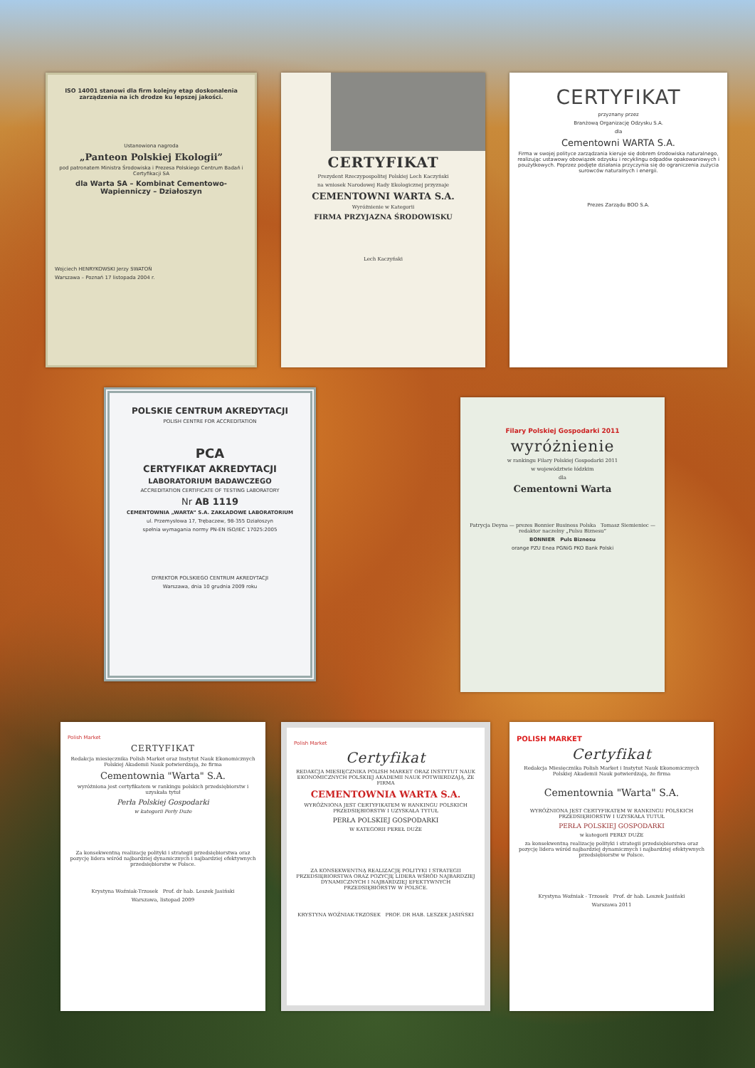ISO 14001 stanowi dla firm kolejny etap doskonalenia zarządzenia na ich drodze ku lepszej jakości.
Ustanowiona nagroda
„Panteon Polskiej Ekologii”
pod patronatem Ministra Środowiska i Prezesa Polskiego Centrum Badań i Certyfikacji SA
dla Warta SA – Kombinat Cementowo-Wapienniczy – Działoszyn
Wojciech HENRYKOWSKI Jerzy SWATOŃ
Warszawa – Poznań 17 listopada 2004 r.
CERTYFIKAT
Prezydent Rzeczypospolitej Polskiej Lech Kaczyński
na wniosek Narodowej Rady Ekologicznej przyznaje
CEMENTOWNI WARTA S.A.
Wyróżnienie w Kategorii
FIRMA PRZYJAZNA ŚRODOWISKU
Lech Kaczyński
CERTYFIKAT
przyznany przez
Branżową Organizację Odzysku S.A.
dla
Cementowni WARTA S.A.
Firma w swojej polityce zarządzania kieruje się dobrem środowiska naturalnego, realizując ustawowy obowiązek odzysku i recyklingu odpadów opakowaniowych i poużytkowych. Poprzez podjęte działania przyczynia się do ograniczenia zużycia surowców naturalnych i energii.
Prezes Zarządu BOO S.A.
POLSKIE CENTRUM AKREDYTACJI
POLISH CENTRE FOR ACCREDITATION
PCA
CERTYFIKAT AKREDYTACJI
LABORATORIUM BADAWCZEGO
ACCREDITATION CERTIFICATE OF TESTING LABORATORY
Nr AB 1119
CEMENTOWNIA „WARTA” S.A. ZAKŁADOWE LABORATORIUM
ul. Przemysłowa 17, Trębaczew, 98-355 Działoszyn
spełnia wymagania normy PN-EN ISO/IEC 17025:2005
DYREKTOR POLSKIEGO CENTRUM AKREDYTACJI
Warszawa, dnia 10 grudnia 2009 roku
Filary Polskiej Gospodarki 2011
wyróżnienie
w rankingu Filary Polskiej Gospodarki 2011
w województwie łódzkim
dla
Cementowni Warta
Patrycja Deyna — prezes Bonnier Business Polska Tomasz Siemieniec — redaktor naczelny „Pulsu Biznesu”
BONNIER Puls Biznesu
orange PZU Enea PGNiG PKO Bank Polski
Polish Market
CERTYFIKAT
Redakcja miesięcznika Polish Market oraz Instytut Nauk Ekonomicznych Polskiej Akademii Nauk potwierdzają, że firma
Cementownia "Warta" S.A.
wyróżniona jest certyfikatem w rankingu polskich przedsiębiorstw i uzyskała tytuł
Perła Polskiej Gospodarki
w kategorii Perły Duże
Za konsekwentną realizację polityki i strategii przedsiębiorstwa oraz pozycję lidera wśród najbardziej dynamicznych i najbardziej efektywnych przedsiębiorstw w Polsce.
Krystyna Woźniak-Trzosek Prof. dr hab. Leszek Jasiński
Warszawa, listopad 2009
Polish Market
Certyfikat
REDAKCJA MIESIĘCZNIKA POLISH MARKET ORAZ INSTYTUT NAUK EKONOMICZNYCH POLSKIEJ AKADEMII NAUK POTWIERDZAJĄ, ŻE FIRMA
CEMENTOWNIA WARTA S.A.
WYRÓŻNIONA JEST CERTYFIKATEM W RANKINGU POLSKICH PRZEDSIĘBIORSTW I UZYSKAŁA TYTUŁ
PERŁA POLSKIEJ GOSPODARKI
W KATEGORII PEREŁ DUŻE
ZA KONSEKWENTNĄ REALIZACJĘ POLITYKI I STRATEGII PRZEDSIĘBIORSTWA ORAZ POZYCJĘ LIDERA WŚRÓD NAJBARDZIEJ DYNAMICZNYCH I NAJBARDZIEJ EFEKTYWNYCH PRZEDSIĘBIORSTW W POLSCE.
KRYSTYNA WOŹNIAK-TRZOSEK PROF. DR HAB. LESZEK JASIŃSKI
POLISH MARKET
Certyfikat
Redakcja Miesięcznika Polish Market i Instytut Nauk Ekonomicznych Polskiej Akademii Nauk potwierdzają, że firma
Cementownia "Warta" S.A.
WYRÓŻNIONA JEST CERTYFIKATEM W RANKINGU POLSKICH PRZEDSIĘBIORSTW I UZYSKAŁA TUTUŁ
PERŁA POLSKIEJ GOSPODARKI
w kategorii PERŁY DUŻE
za konsekwentną realizację polityki i strategii przedsiębiorstwa oraz pozycję lidera wśród najbardziej dynamicznych i najbardziej efektywnych przedsiębiorstw w Polsce.
Krystyna Woźniak - Trzosek Prof. dr hab. Leszek Jasiński
Warszawa 2011